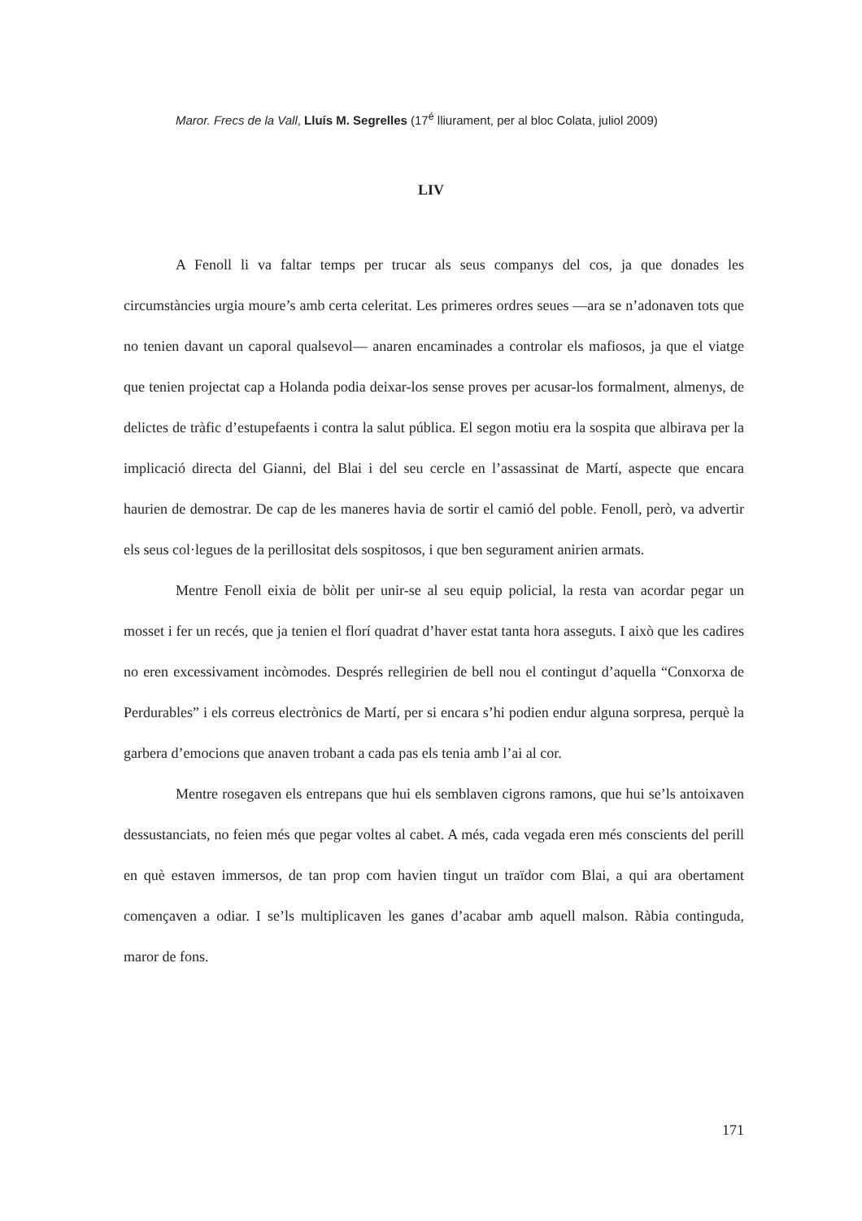Maror. Frecs de la Vall, Lluís M. Segrelles (17<sup>é</sup> lliurament, per al bloc Colata, juliol 2009)
LIV
A Fenoll li va faltar temps per trucar als seus companys del cos, ja que donades les circumstàncies urgia moure’s amb certa celeritat. Les primeres ordres seues —ara se n’adonaven tots que no tenien davant un caporal qualsevol— anaren encaminades a controlar els mafiosos, ja que el viatge que tenien projectat cap a Holanda podia deixar-los sense proves per acusar-los formalment, almenys, de delictes de tràfic d’estupefaents i contra la salut pública. El segon motiu era la sospita que albirava per la implicació directa del Gianni, del Blai i del seu cercle en l’assassinat de Martí, aspecte que encara haurien de demostrar. De cap de les maneres havia de sortir el camió del poble. Fenoll, però, va advertir els seus col·legues de la perillositat dels sospitosos, i que ben segurament anirien armats.
Mentre Fenoll eixia de bòlit per unir-se al seu equip policial, la resta van acordar pegar un mosset i fer un recés, que ja tenien el florí quadrat d’haver estat tanta hora asseguts. I això que les cadires no eren excessivament incòmodes. Després rellegirien de bell nou el contingut d’aquella “Conxorxa de Perdurables” i els correus electrònics de Martí, per si encara s’hi podien endur alguna sorpresa, perquè la garbera d’emocions que anaven trobant a cada pas els tenia amb l’ai al cor.
Mentre rosegaven els entrepans que hui els semblaven cigrons ramons, que hui se’ls antoixaven dessustanciats, no feien més que pegar voltes al cabet. A més, cada vegada eren més conscients del perill en què estaven immersos, de tan prop com havien tingut un traïdor com Blai, a qui ara obertament començaven a odiar. I se’ls multiplicaven les ganes d’acabar amb aquell malson. Ràbia continguda, maror de fons.
171